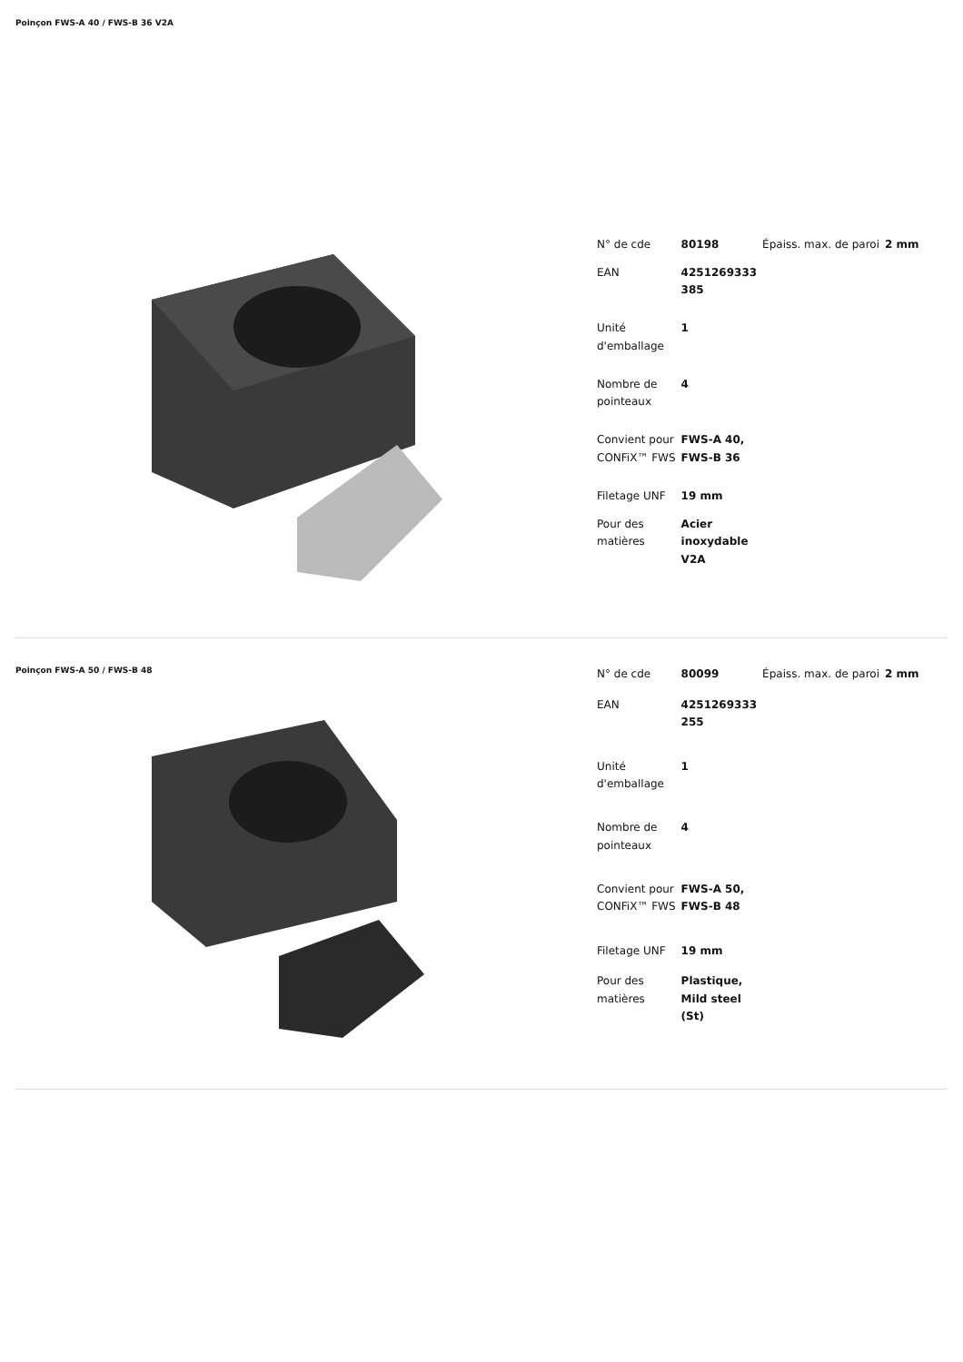Poinçon FWS-A 40 / FWS-B 36 V2A
| N° de cde | 80198 | Épaiss. max. de paroi | 2 mm |
| EAN | 4251269333 385 | | |
| Unité d'emballage | 1 | | |
| Nombre de pointeaux | 4 | | |
| Convient pour CONFiX™ FWS | FWS-A 40, FWS-B 36 | | |
| Filetage UNF | 19 mm | | |
| Pour des matières | Acier inoxydable V2A | | |
Poinçon FWS-A 50 / FWS-B 48
| N° de cde | 80099 | Épaiss. max. de paroi | 2 mm |
| EAN | 4251269333 255 | | |
| Unité d'emballage | 1 | | |
| Nombre de pointeaux | 4 | | |
| Convient pour CONFiX™ FWS | FWS-A 50, FWS-B 48 | | |
| Filetage UNF | 19 mm | | |
| Pour des matières | Plastique, Mild steel (St) | | |